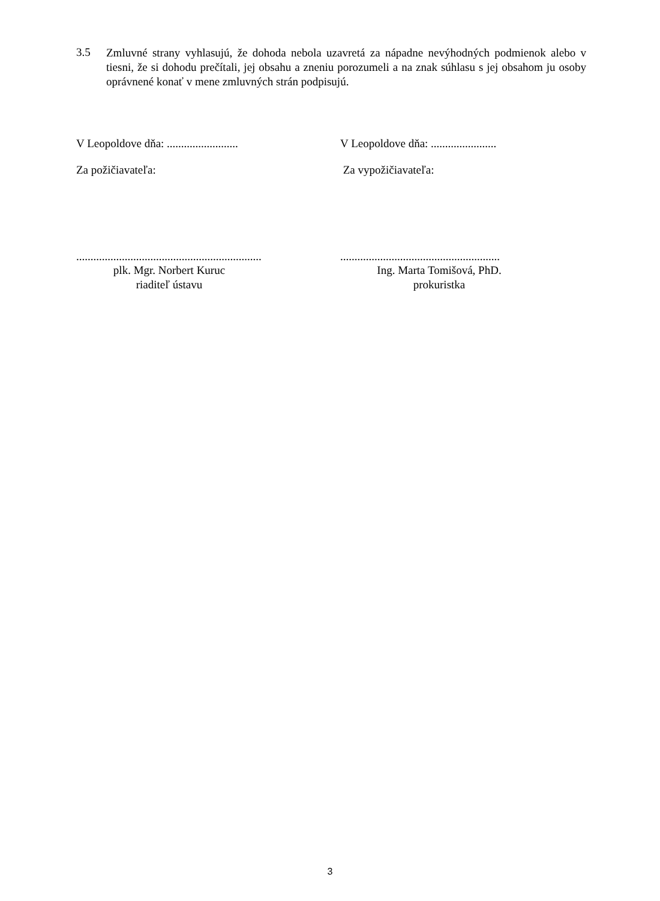3.5
Zmluvné strany vyhlasujú, že dohoda nebola uzavretá za nápadne nevýhodných podmienok alebo v tiesni, že si dohodu prečítali, jej obsahu a zneniu porozumeli a na znak súhlasu s jej obsahom ju osoby oprávnené konať v mene zmluvných strán podpisujú.
V Leopoldove dňa: .........................
V Leopoldove dňa: .......................
Za požičiavateľa: Za vypožičiavateľa:
.................................................................
........................................................
plk. Mgr. Norbert Kuruc
riaditeľ ústavu
Ing. Marta Tomišová, PhD.
prokuristka
3